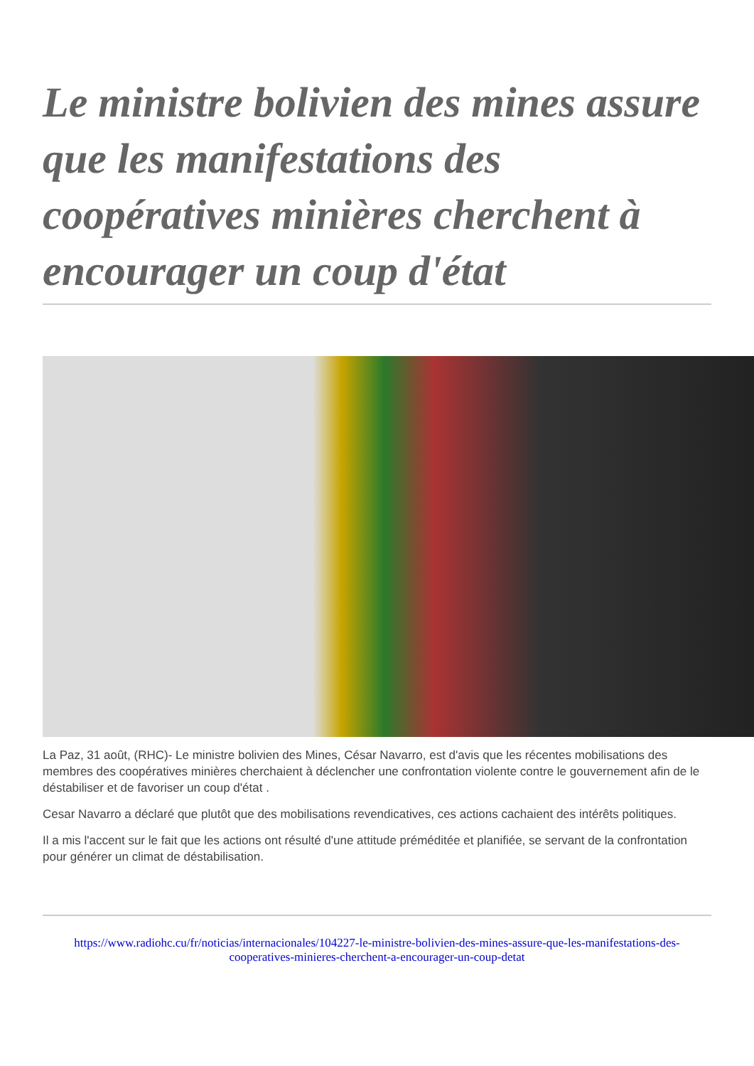Le ministre bolivien des mines assure que les manifestations des coopératives minières cherchent à encourager un coup d'état
La Paz, 31 août, (RHC)- Le ministre bolivien des Mines, César Navarro, est d'avis que les récentes mobilisations des membres des coopératives minières cherchaient à déclencher une confrontation violente contre le gouvernement afin de le déstabiliser et de favoriser un coup d'état .
Cesar Navarro a déclaré que plutôt que des mobilisations revendicatives, ces actions cachaient des intérêts politiques.
Il a mis l'accent sur le fait que les actions ont résulté d'une attitude préméditée et planifiée, se servant de la confrontation pour générer un climat de déstabilisation.
https://www.radiohc.cu/fr/noticias/internacionales/104227-le-ministre-bolivien-des-mines-assure-que-les-manifestations-des-cooperatives-minieres-cherchent-a-encourager-un-coup-detat